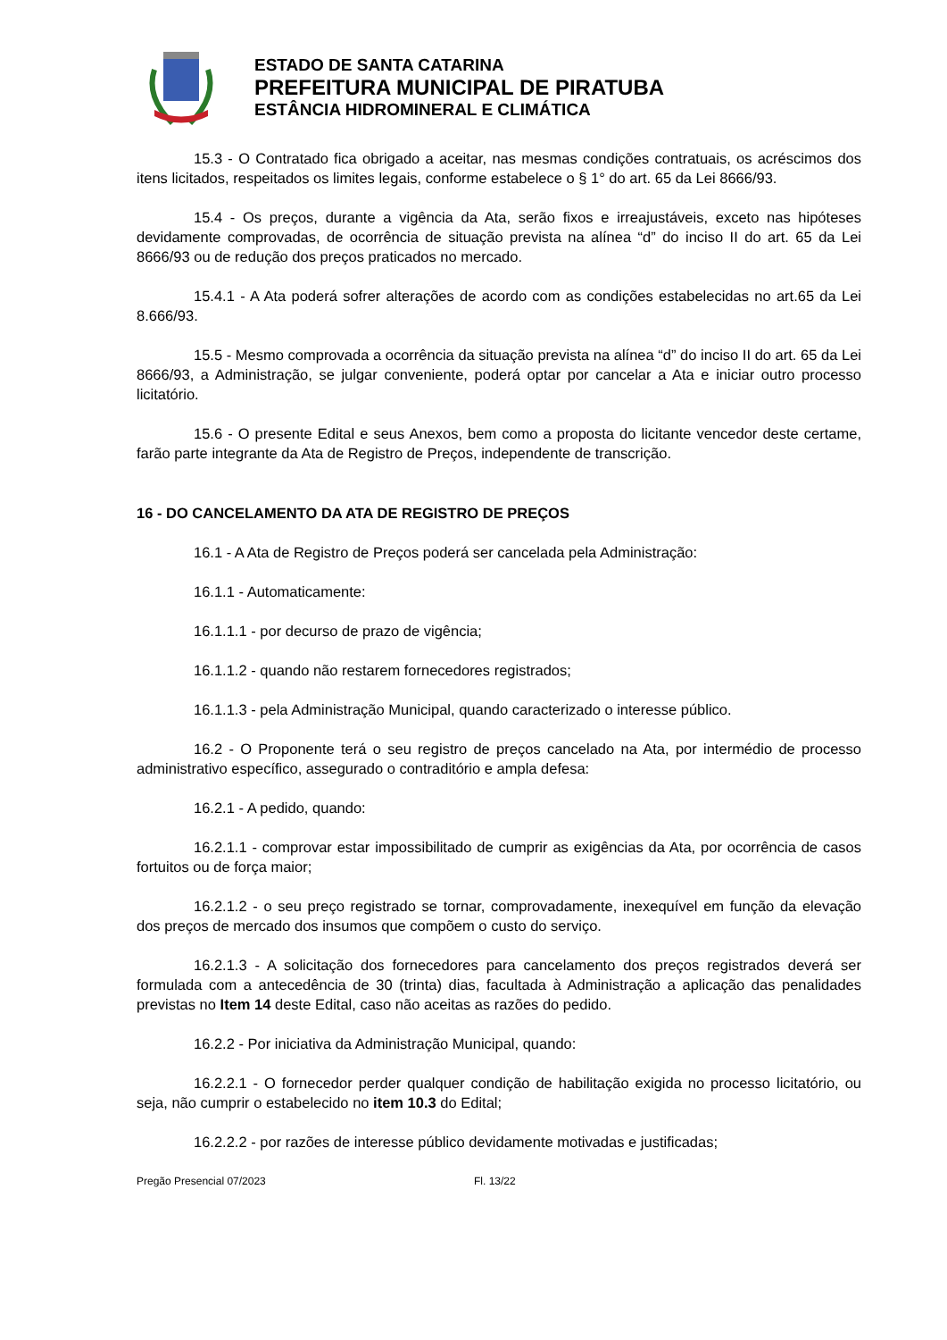ESTADO DE SANTA CATARINA
PREFEITURA MUNICIPAL DE PIRATUBA
ESTÂNCIA HIDROMINERAL E CLIMÁTICA
15.3 - O Contratado fica obrigado a aceitar, nas mesmas condições contratuais, os acréscimos dos itens licitados, respeitados os limites legais, conforme estabelece o § 1° do art. 65 da Lei 8666/93.
15.4 - Os preços, durante a vigência da Ata, serão fixos e irreajustáveis, exceto nas hipóteses devidamente comprovadas, de ocorrência de situação prevista na alínea “d” do inciso II do art. 65 da Lei 8666/93 ou de redução dos preços praticados no mercado.
15.4.1 - A Ata poderá sofrer alterações de acordo com as condições estabelecidas no art.65 da Lei 8.666/93.
15.5 - Mesmo comprovada a ocorrência da situação prevista na alínea “d” do inciso II do art. 65 da Lei 8666/93, a Administração, se julgar conveniente, poderá optar por cancelar a Ata e iniciar outro processo licitatório.
15.6 - O presente Edital e seus Anexos, bem como a proposta do licitante vencedor deste certame, farão parte integrante da Ata de Registro de Preços, independente de transcrição.
16 - DO CANCELAMENTO DA ATA DE REGISTRO DE PREÇOS
16.1 - A Ata de Registro de Preços poderá ser cancelada pela Administração:
16.1.1 - Automaticamente:
16.1.1.1 - por decurso de prazo de vigência;
16.1.1.2 - quando não restarem fornecedores registrados;
16.1.1.3 - pela Administração Municipal, quando caracterizado o interesse público.
16.2 - O Proponente terá o seu registro de preços cancelado na Ata, por intermédio de processo administrativo específico, assegurado o contraditório e ampla defesa:
16.2.1 - A pedido, quando:
16.2.1.1 - comprovar estar impossibilitado de cumprir as exigências da Ata, por ocorrência de casos fortuitos ou de força maior;
16.2.1.2 - o seu preço registrado se tornar, comprovadamente, inexequível em função da elevação dos preços de mercado dos insumos que compõem o custo do serviço.
16.2.1.3 - A solicitação dos fornecedores para cancelamento dos preços registrados deverá ser formulada com a antecedência de 30 (trinta) dias, facultada à Administração a aplicação das penalidades previstas no Item 14 deste Edital, caso não aceitas as razões do pedido.
16.2.2 - Por iniciativa da Administração Municipal, quando:
16.2.2.1 - O fornecedor perder qualquer condição de habilitação exigida no processo licitatório, ou seja, não cumprir o estabelecido no item 10.3 do Edital;
16.2.2.2 - por razões de interesse público devidamente motivadas e justificadas;
Pregão Presencial 07/2023 Fl. 13/22